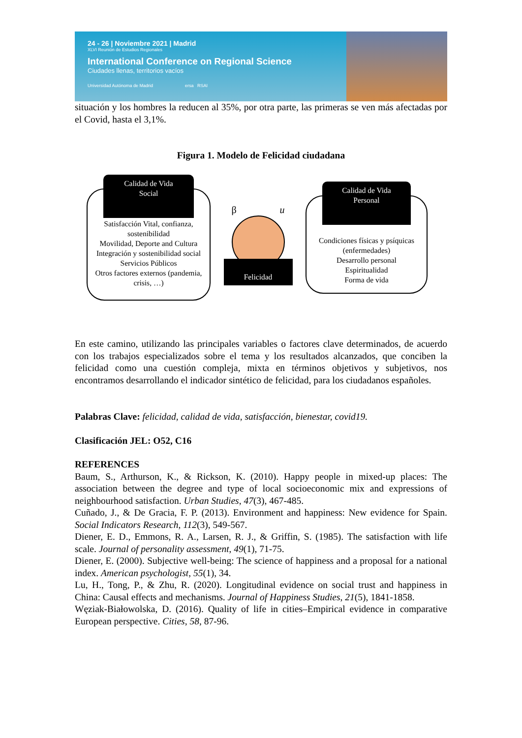24 - 26 | Noviembre 2021 | Madrid
XLVI Reunión de Estudios Regionales
International Conference on Regional Science
Ciudades llenas, territorios vacíos
Universidad Autónoma de Madrid ersa RSAI
situación y los hombres la reducen al 35%, por otra parte, las primeras se ven más afectadas por el Covid, hasta el 3,1%.
Figura 1. Modelo de Felicidad ciudadana
Calidad de Vida
Social
Satisfacción Vital, confianza, sostenibilidad
Movilidad, Deporte and Cultura
Integración y sostenibilidad social
Servicios Públicos
Otros factores externos (pandemia, crisis, …)
β u
Felicidad
Calidad de Vida
Personal
Condiciones físicas y psíquicas (enfermedades)
Desarrollo personal
Espiritualidad
Forma de vida
En este camino, utilizando las principales variables o factores clave determinados, de acuerdo con los trabajos especializados sobre el tema y los resultados alcanzados, que conciben la felicidad como una cuestión compleja, mixta en términos objetivos y subjetivos, nos encontramos desarrollando el indicador sintético de felicidad, para los ciudadanos españoles.
Palabras Clave: felicidad, calidad de vida, satisfacción, bienestar, covid19.
Clasificación JEL: O52, C16
REFERENCES
Baum, S., Arthurson, K., & Rickson, K. (2010). Happy people in mixed-up places: The association between the degree and type of local socioeconomic mix and expressions of neighbourhood satisfaction. Urban Studies, 47(3), 467-485.
Cuñado, J., & De Gracia, F. P. (2013). Environment and happiness: New evidence for Spain. Social Indicators Research, 112(3), 549-567.
Diener, E. D., Emmons, R. A., Larsen, R. J., & Griffin, S. (1985). The satisfaction with life scale. Journal of personality assessment, 49(1), 71-75.
Diener, E. (2000). Subjective well-being: The science of happiness and a proposal for a national index. American psychologist, 55(1), 34.
Lu, H., Tong, P., & Zhu, R. (2020). Longitudinal evidence on social trust and happiness in China: Causal effects and mechanisms. Journal of Happiness Studies, 21(5), 1841-1858.
Węziak-Białowolska, D. (2016). Quality of life in cities–Empirical evidence in comparative European perspective. Cities, 58, 87-96.